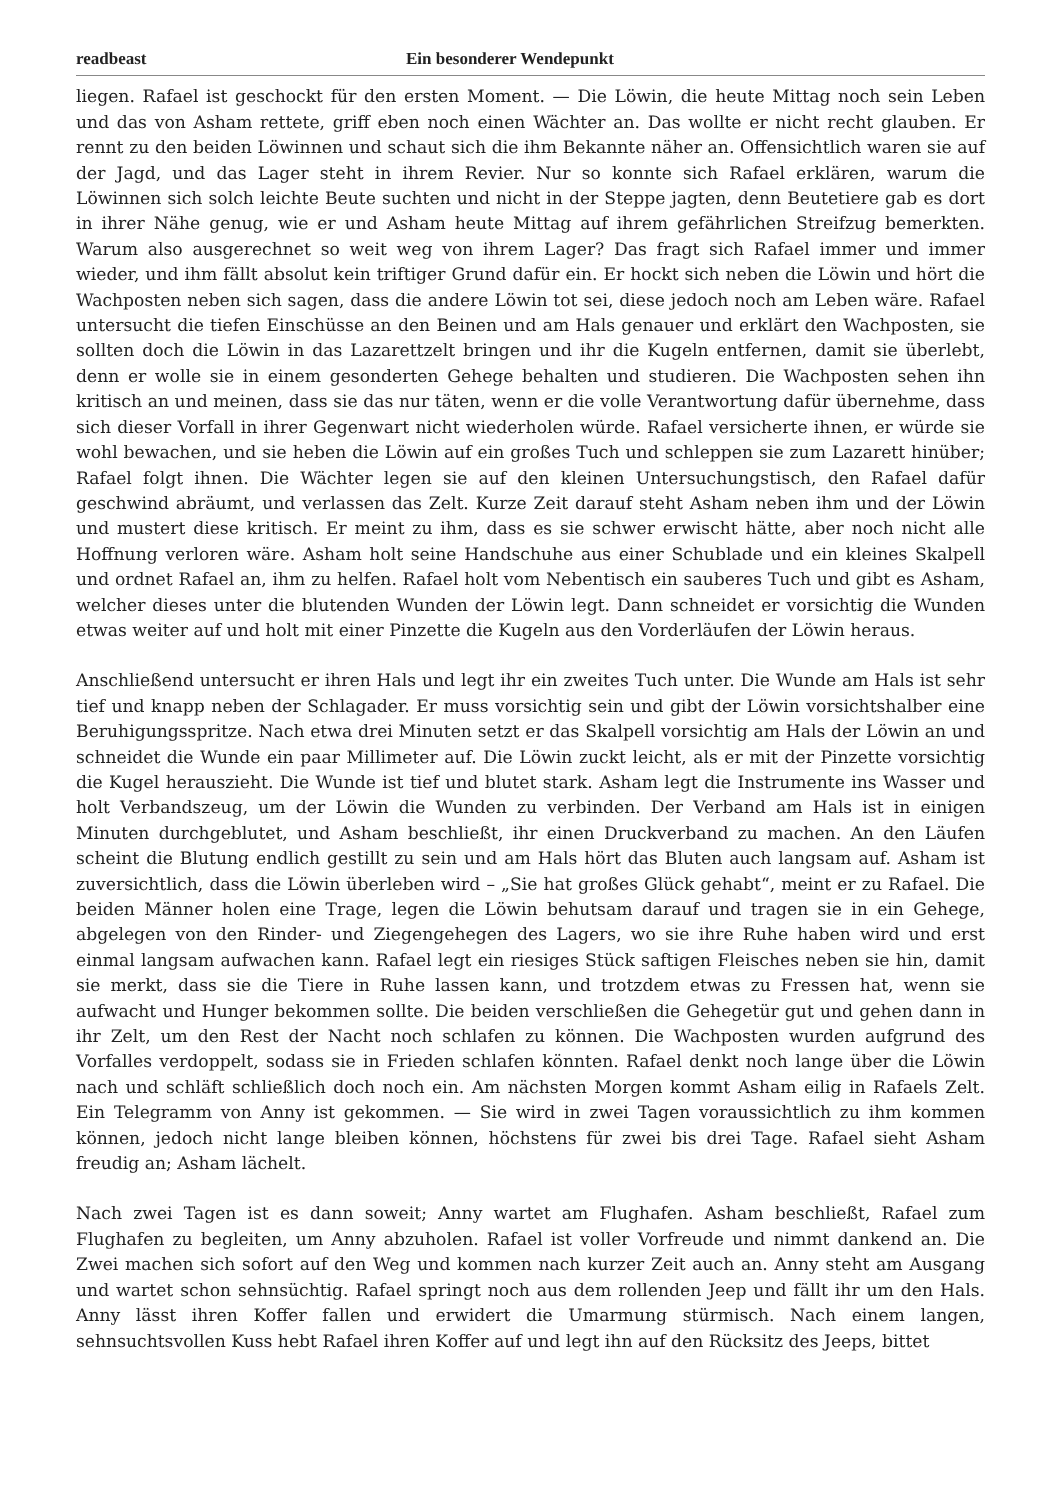readbeast Ein besonderer Wendepunkt
liegen. Rafael ist geschockt für den ersten Moment. — Die Löwin, die heute Mittag noch sein Leben und das von Asham rettete, griff eben noch einen Wächter an. Das wollte er nicht recht glauben. Er rennt zu den beiden Löwinnen und schaut sich die ihm Bekannte näher an. Offensichtlich waren sie auf der Jagd, und das Lager steht in ihrem Revier. Nur so konnte sich Rafael erklären, warum die Löwinnen sich solch leichte Beute suchten und nicht in der Steppe jagten, denn Beutetiere gab es dort in ihrer Nähe genug, wie er und Asham heute Mittag auf ihrem gefährlichen Streifzug bemerkten. Warum also ausgerechnet so weit weg von ihrem Lager? Das fragt sich Rafael immer und immer wieder, und ihm fällt absolut kein triftiger Grund dafür ein. Er hockt sich neben die Löwin und hört die Wachposten neben sich sagen, dass die andere Löwin tot sei, diese jedoch noch am Leben wäre. Rafael untersucht die tiefen Einschüsse an den Beinen und am Hals genauer und erklärt den Wachposten, sie sollten doch die Löwin in das Lazarettzelt bringen und ihr die Kugeln entfernen, damit sie überlebt, denn er wolle sie in einem gesonderten Gehege behalten und studieren. Die Wachposten sehen ihn kritisch an und meinen, dass sie das nur täten, wenn er die volle Verantwortung dafür übernehme, dass sich dieser Vorfall in ihrer Gegenwart nicht wiederholen würde. Rafael versicherte ihnen, er würde sie wohl bewachen, und sie heben die Löwin auf ein großes Tuch und schleppen sie zum Lazarett hinüber; Rafael folgt ihnen. Die Wächter legen sie auf den kleinen Untersuchungstisch, den Rafael dafür geschwind abräumt, und verlassen das Zelt. Kurze Zeit darauf steht Asham neben ihm und der Löwin und mustert diese kritisch. Er meint zu ihm, dass es sie schwer erwischt hätte, aber noch nicht alle Hoffnung verloren wäre. Asham holt seine Handschuhe aus einer Schublade und ein kleines Skalpell und ordnet Rafael an, ihm zu helfen. Rafael holt vom Nebentisch ein sauberes Tuch und gibt es Asham, welcher dieses unter die blutenden Wunden der Löwin legt. Dann schneidet er vorsichtig die Wunden etwas weiter auf und holt mit einer Pinzette die Kugeln aus den Vorderläufen der Löwin heraus.
Anschließend untersucht er ihren Hals und legt ihr ein zweites Tuch unter. Die Wunde am Hals ist sehr tief und knapp neben der Schlagader. Er muss vorsichtig sein und gibt der Löwin vorsichtshalber eine Beruhigungsspritze. Nach etwa drei Minuten setzt er das Skalpell vorsichtig am Hals der Löwin an und schneidet die Wunde ein paar Millimeter auf. Die Löwin zuckt leicht, als er mit der Pinzette vorsichtig die Kugel herauszieht. Die Wunde ist tief und blutet stark. Asham legt die Instrumente ins Wasser und holt Verbandszeug, um der Löwin die Wunden zu verbinden. Der Verband am Hals ist in einigen Minuten durchgeblutet, und Asham beschließt, ihr einen Druckverband zu machen. An den Läufen scheint die Blutung endlich gestillt zu sein und am Hals hört das Bluten auch langsam auf. Asham ist zuversichtlich, dass die Löwin überleben wird – „Sie hat großes Glück gehabt“, meint er zu Rafael. Die beiden Männer holen eine Trage, legen die Löwin behutsam darauf und tragen sie in ein Gehege, abgelegen von den Rinder- und Ziegengehegen des Lagers, wo sie ihre Ruhe haben wird und erst einmal langsam aufwachen kann. Rafael legt ein riesiges Stück saftigen Fleisches neben sie hin, damit sie merkt, dass sie die Tiere in Ruhe lassen kann, und trotzdem etwas zu Fressen hat, wenn sie aufwacht und Hunger bekommen sollte. Die beiden verschließen die Gehegetür gut und gehen dann in ihr Zelt, um den Rest der Nacht noch schlafen zu können. Die Wachposten wurden aufgrund des Vorfalles verdoppelt, sodass sie in Frieden schlafen könnten. Rafael denkt noch lange über die Löwin nach und schläft schließlich doch noch ein. Am nächsten Morgen kommt Asham eilig in Rafaels Zelt. Ein Telegramm von Anny ist gekommen. — Sie wird in zwei Tagen voraussichtlich zu ihm kommen können, jedoch nicht lange bleiben können, höchstens für zwei bis drei Tage. Rafael sieht Asham freudig an; Asham lächelt.
Nach zwei Tagen ist es dann soweit; Anny wartet am Flughafen. Asham beschließt, Rafael zum Flughafen zu begleiten, um Anny abzuholen. Rafael ist voller Vorfreude und nimmt dankend an. Die Zwei machen sich sofort auf den Weg und kommen nach kurzer Zeit auch an. Anny steht am Ausgang und wartet schon sehnsüchtig. Rafael springt noch aus dem rollenden Jeep und fällt ihr um den Hals. Anny lässt ihren Koffer fallen und erwidert die Umarmung stürmisch. Nach einem langen, sehnsuchtsvollen Kuss hebt Rafael ihren Koffer auf und legt ihn auf den Rücksitz des Jeeps, bittet